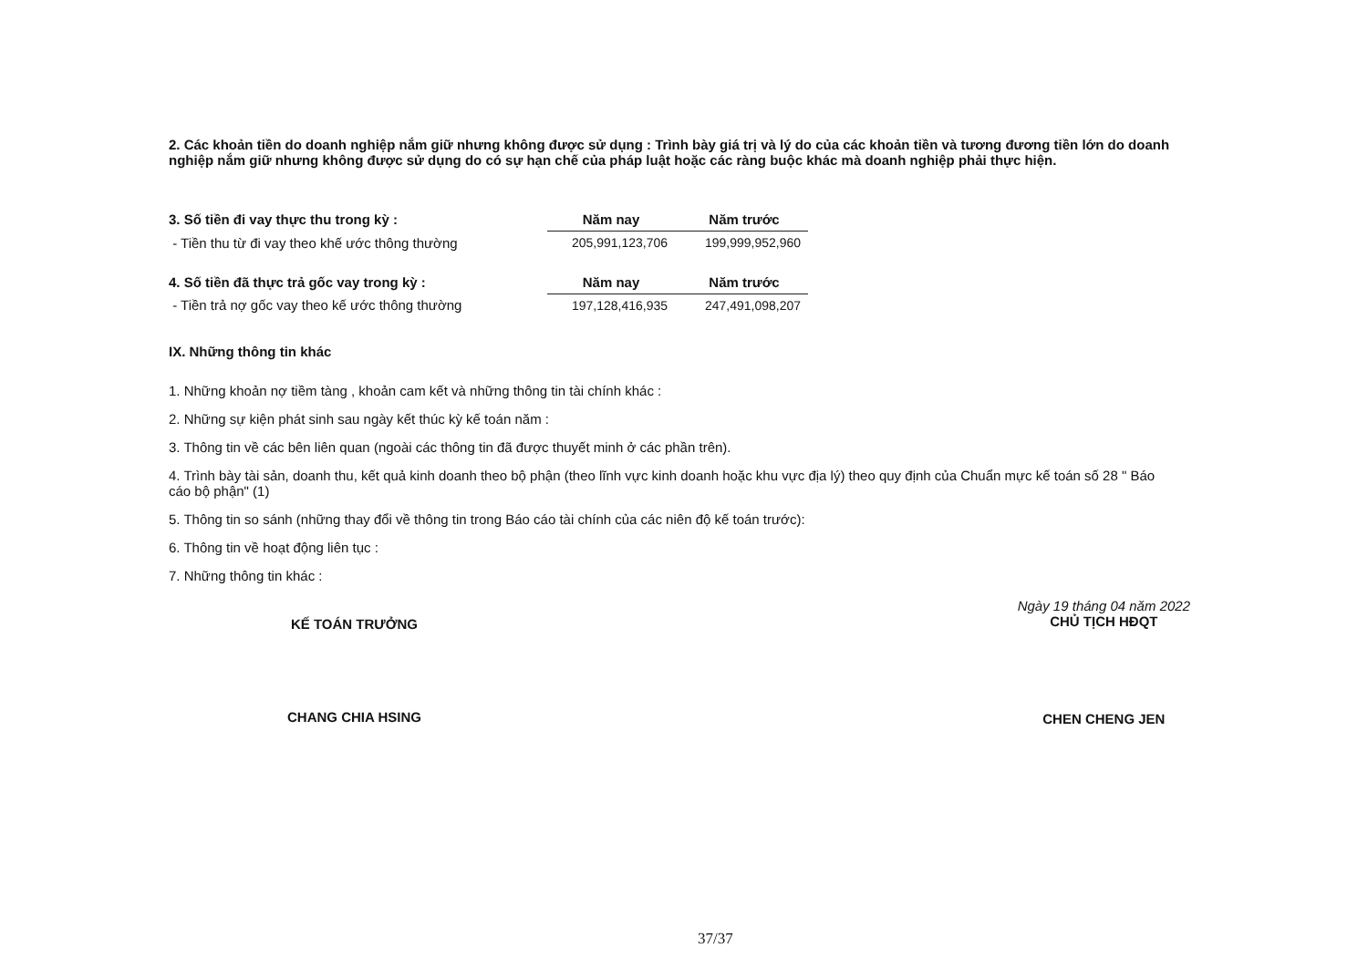2. Các khoản tiền do doanh nghiệp nắm giữ nhưng không được sử dụng : Trình bày giá trị và lý do của các khoản tiền và tương đương tiền lớn do doanh nghiệp nắm giữ nhưng không được sử dụng do có sự hạn chế của pháp luật hoặc các ràng buộc khác mà doanh nghiệp phải thực hiện.
| 3. Số tiền đi vay thực thu trong kỳ : | Năm nay | Năm trước |
| - Tiền thu từ đi vay theo khế ước thông thường | 205,991,123,706 | 199,999,952,960 |
| 4. Số tiền đã thực trả gốc vay trong kỳ : | Năm nay | Năm trước |
| - Tiền trả nợ gốc vay theo kế ước thông thường | 197,128,416,935 | 247,491,098,207 |
IX. Những thông tin khác
1. Những khoản nợ tiềm tàng , khoản cam kết và những thông tin tài chính khác :
2. Những sự kiện phát sinh sau ngày kết thúc kỳ kế toán năm :
3. Thông tin về các bên liên quan (ngoài các thông tin đã được thuyết minh ở các phần trên).
4. Trình bày tài sản, doanh thu, kết quả kinh doanh theo bộ phận (theo lĩnh vực kinh doanh hoặc khu vực địa lý) theo quy định của Chuẩn mực kế toán số 28 " Báo cáo bộ phận" (1)
5. Thông tin so sánh (những thay đổi về thông tin trong Báo cáo tài chính của các niên độ kế toán trước):
6. Thông tin về hoạt động liên tục :
7. Những thông tin khác :
KẾ TOÁN TRƯỞNG
CHANG CHIA HSING
Ngày 19 tháng 04 năm 2022
CHỦ TỊCH HĐQT
CHEN CHENG JEN
37/37